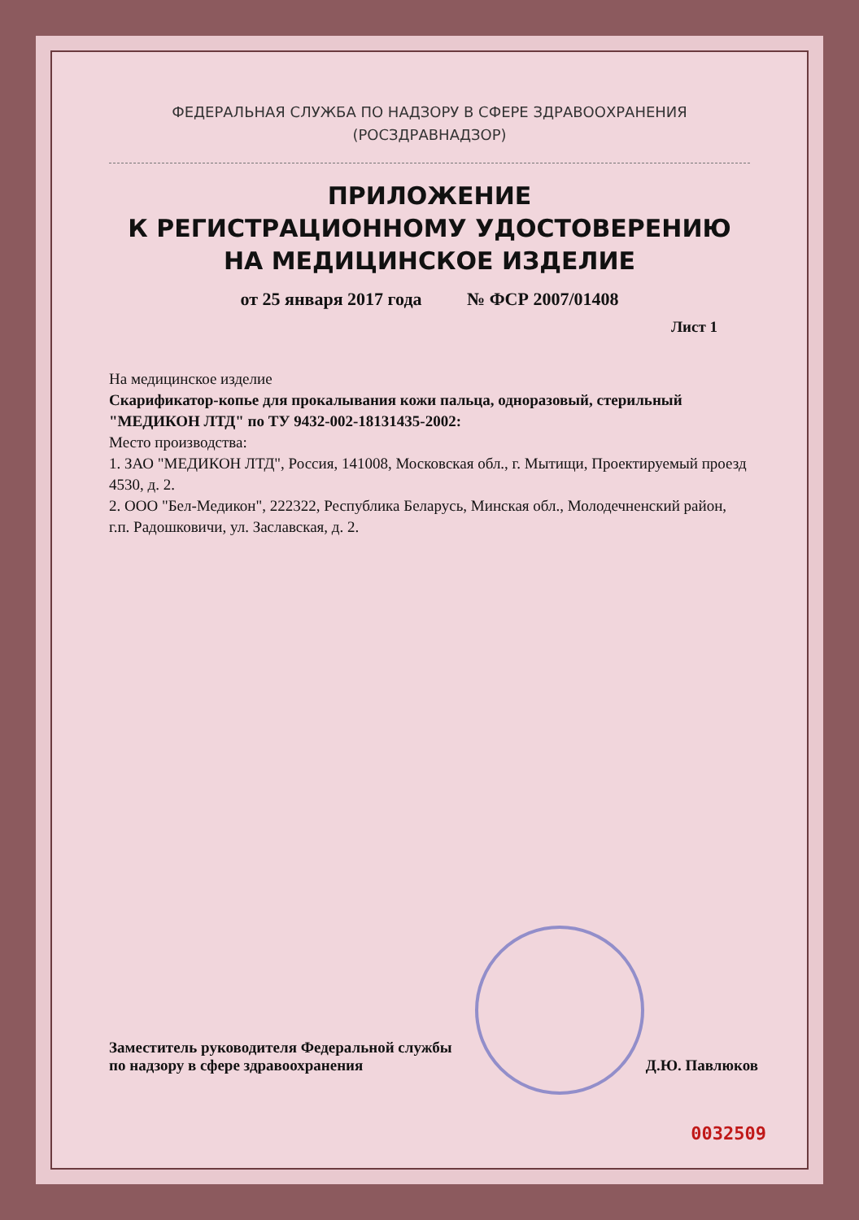ФЕДЕРАЛЬНАЯ СЛУЖБА ПО НАДЗОРУ В СФЕРЕ ЗДРАВООХРАНЕНИЯ
(РОСЗДРАВНАДЗОР)
ПРИЛОЖЕНИЕ
К РЕГИСТРАЦИОННОМУ УДОСТОВЕРЕНИЮ
НА МЕДИЦИНСКОЕ ИЗДЕЛИЕ
от 25 января 2017 года № ФСР 2007/01408
Лист 1
На медицинское изделие
Скарификатор-копье для прокалывания кожи пальца, одноразовый, стерильный "МЕДИКОН ЛТД" по ТУ 9432-002-18131435-2002:
Место производства:
1. ЗАО "МЕДИКОН ЛТД", Россия, 141008, Московская обл., г. Мытищи, Проектируемый проезд 4530, д. 2.
2. ООО "Бел-Медикон", 222322, Республика Беларусь, Минская обл., Молодечненский район, г.п. Радошковичи, ул. Заславская, д. 2.
Заместитель руководителя Федеральной службы
по надзору в сфере здравоохранения
Д.Ю. Павлюков
0032509